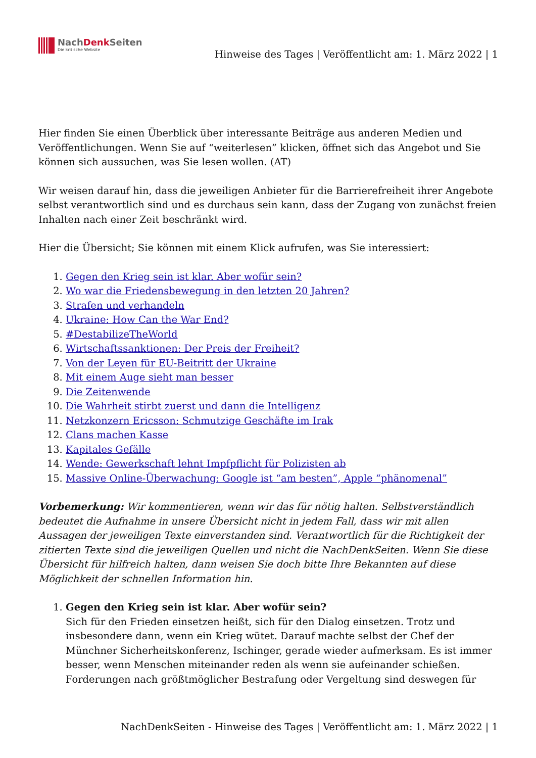NachDenk Seiten
Die kritische Website
Hinweise des Tages | Veröffentlicht am: 1. März 2022 | 1
Hier finden Sie einen Überblick über interessante Beiträge aus anderen Medien und Veröffentlichungen. Wenn Sie auf “weiterlesen” klicken, öffnet sich das Angebot und Sie können sich aussuchen, was Sie lesen wollen. (AT)
Wir weisen darauf hin, dass die jeweiligen Anbieter für die Barrierefreiheit ihrer Angebote selbst verantwortlich sind und es durchaus sein kann, dass der Zugang von zunächst freien Inhalten nach einer Zeit beschränkt wird.
Hier die Übersicht; Sie können mit einem Klick aufrufen, was Sie interessiert:
1. Gegen den Krieg sein ist klar. Aber wofür sein?
2. Wo war die Friedensbewegung in den letzten 20 Jahren?
3. Strafen und verhandeln
4. Ukraine: How Can the War End?
5. #DestabilizeTheWorld
6. Wirtschaftssanktionen: Der Preis der Freiheit?
7. Von der Leyen für EU-Beitritt der Ukraine
8. Mit einem Auge sieht man besser
9. Die Zeitenwende
10. Die Wahrheit stirbt zuerst und dann die Intelligenz
11. Netzkonzern Ericsson: Schmutzige Geschäfte im Irak
12. Clans machen Kasse
13. Kapitales Gefälle
14. Wende: Gewerkschaft lehnt Impfpflicht für Polizisten ab
15. Massive Online-Überwachung: Google ist “am besten”, Apple “phänomenal”
Vorbemerkung: Wir kommentieren, wenn wir das für nötig halten. Selbstverständlich bedeutet die Aufnahme in unsere Übersicht nicht in jedem Fall, dass wir mit allen Aussagen der jeweiligen Texte einverstanden sind. Verantwortlich für die Richtigkeit der zitierten Texte sind die jeweiligen Quellen und nicht die NachDenkSeiten. Wenn Sie diese Übersicht für hilfreich halten, dann weisen Sie doch bitte Ihre Bekannten auf diese Möglichkeit der schnellen Information hin.
1. Gegen den Krieg sein ist klar. Aber wofür sein?
Sich für den Frieden einsetzen heißt, sich für den Dialog einsetzen. Trotz und insbesondere dann, wenn ein Krieg wütet. Darauf machte selbst der Chef der Münchner Sicherheitskonferenz, Ischinger, gerade wieder aufmerksam. Es ist immer besser, wenn Menschen miteinander reden als wenn sie aufeinander schießen. Forderungen nach größtmöglicher Bestrafung oder Vergeltung sind deswegen für
NachDenkSeiten - Hinweise des Tages | Veröffentlicht am: 1. März 2022 | 1